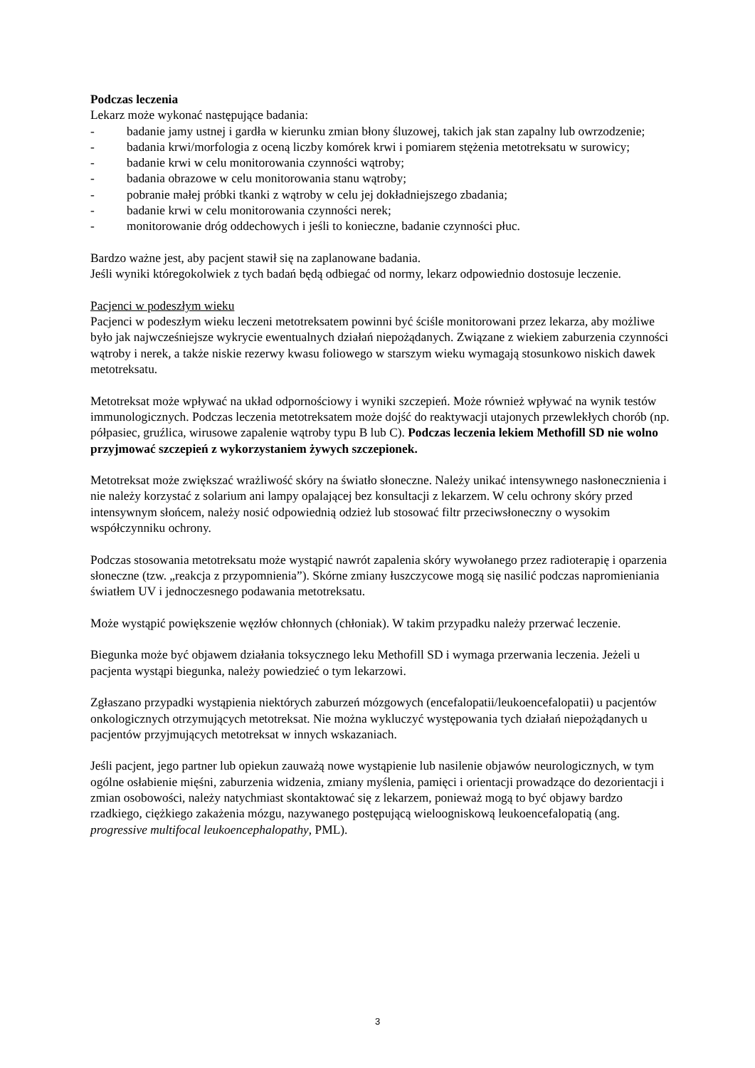Podczas leczenia
Lekarz może wykonać następujące badania:
- badanie jamy ustnej i gardła w kierunku zmian błony śluzowej, takich jak stan zapalny lub owrzodzenie;
- badania krwi/morfologia z oceną liczby komórek krwi i pomiarem stężenia metotreksatu w surowicy;
- badanie krwi w celu monitorowania czynności wątroby;
- badania obrazowe w celu monitorowania stanu wątroby;
- pobranie małej próbki tkanki z wątroby w celu jej dokładniejszego zbadania;
- badanie krwi w celu monitorowania czynności nerek;
- monitorowanie dróg oddechowych i jeśli to konieczne, badanie czynności płuc.
Bardzo ważne jest, aby pacjent stawił się na zaplanowane badania.
Jeśli wyniki któregokolwiek z tych badań będą odbiegać od normy, lekarz odpowiednio dostosuje leczenie.
Pacjenci w podeszłym wieku
Pacjenci w podeszłym wieku leczeni metotreksatem powinni być ściśle monitorowani przez lekarza, aby możliwe było jak najwcześniejsze wykrycie ewentualnych działań niepożądanych. Związane z wiekiem zaburzenia czynności wątroby i nerek, a także niskie rezerwy kwasu foliowego w starszym wieku wymagają stosunkowo niskich dawek metotreksatu.
Metotreksat może wpływać na układ odpornościowy i wyniki szczepień. Może również wpływać na wynik testów immunologicznych. Podczas leczenia metotreksatem może dojść do reaktywacji utajonych przewlekłych chorób (np. półpasiec, gruźlica, wirusowe zapalenie wątroby typu B lub C). Podczas leczenia lekiem Methofill SD nie wolno przyjmować szczepień z wykorzystaniem żywych szczepionek.
Metotreksat może zwiększać wrażliwość skóry na światło słoneczne. Należy unikać intensywnego nasłonecznienia i nie należy korzystać z solarium ani lampy opalającej bez konsultacji z lekarzem. W celu ochrony skóry przed intensywnym słońcem, należy nosić odpowiednią odzież lub stosować filtr przeciwsłoneczny o wysokim współczynniku ochrony.
Podczas stosowania metotreksatu może wystąpić nawrót zapalenia skóry wywołanego przez radioterapię i oparzenia słoneczne (tzw. „reakcja z przypomnienia”). Skórne zmiany łuszczycowe mogą się nasilić podczas napromieniania światłem UV i jednoczesnego podawania metotreksatu.
Może wystąpić powiększenie węzłów chłonnych (chłoniak). W takim przypadku należy przerwać leczenie.
Biegunka może być objawem działania toksycznego leku Methofill SD i wymaga przerwania leczenia. Jeżeli u pacjenta wystąpi biegunka, należy powiedzieć o tym lekarzowi.
Zgłaszano przypadki wystąpienia niektórych zaburzeń mózgowych (encefalopatii/leukoencefalopatii) u pacjentów onkologicznych otrzymujących metotreksat. Nie można wykluczyć występowania tych działań niepożądanych u pacjentów przyjmujących metotreksat w innych wskazaniach.
Jeśli pacjent, jego partner lub opiekun zauważą nowe wystąpienie lub nasilenie objawów neurologicznych, w tym ogólne osłabienie mięśni, zaburzenia widzenia, zmiany myślenia, pamięci i orientacji prowadzące do dezorientacji i zmian osobowości, należy natychmiast skontaktować się z lekarzem, ponieważ mogą to być objawy bardzo rzadkiego, ciężkiego zakażenia mózgu, nazywanego postępującą wieloogniskową leukoencefalopatią (ang. progressive multifocal leukoencephalopathy, PML).
3